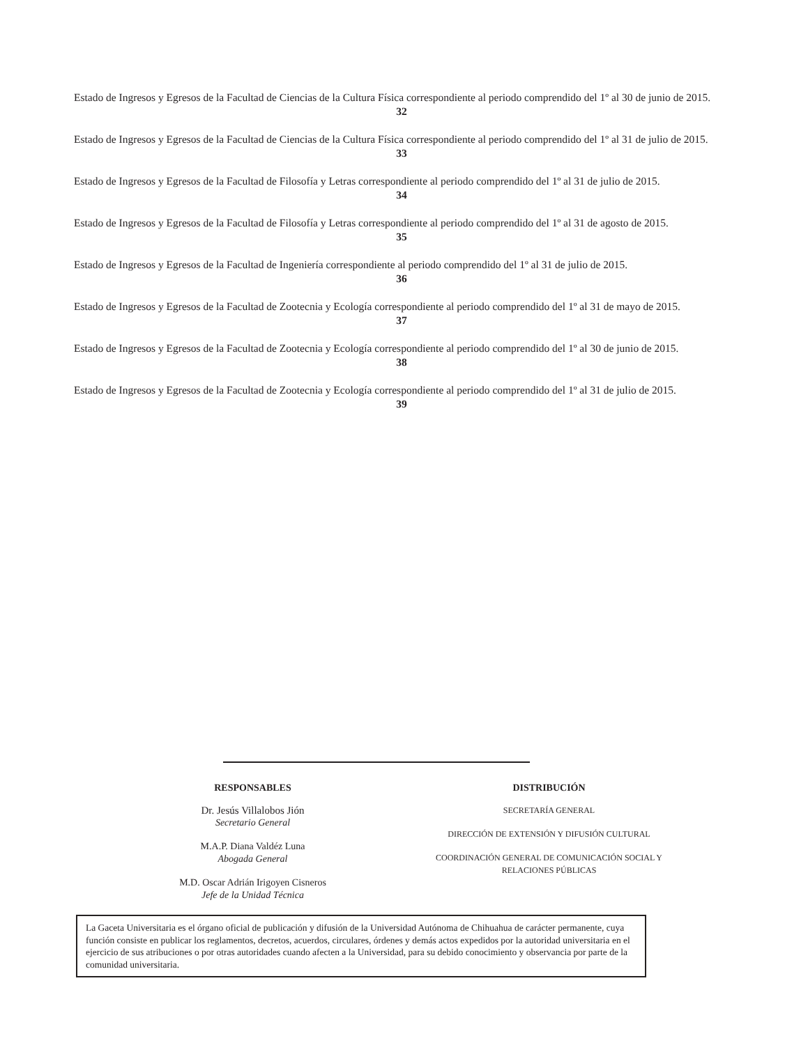Estado de Ingresos y Egresos de la Facultad de Ciencias de la Cultura Física correspondiente al periodo comprendido del 1º al 30 de junio de 2015.
32
Estado de Ingresos y Egresos de la Facultad de Ciencias de la Cultura Física correspondiente al periodo comprendido del 1º al 31 de julio de 2015.
33
Estado de Ingresos y Egresos de la Facultad de Filosofía y Letras correspondiente al periodo comprendido del 1º al 31 de julio de 2015.
34
Estado de Ingresos y Egresos de la Facultad de Filosofía y Letras correspondiente al periodo comprendido del 1º al 31 de agosto de 2015.
35
Estado de Ingresos y Egresos de la Facultad de Ingeniería correspondiente al periodo comprendido del 1º al 31 de julio de 2015.
36
Estado de Ingresos y Egresos de la Facultad de Zootecnia y Ecología correspondiente al periodo comprendido del 1º al 31 de mayo de 2015.
37
Estado de Ingresos y Egresos de la Facultad de Zootecnia y Ecología correspondiente al periodo comprendido del 1º al 30 de junio de 2015.
38
Estado de Ingresos y Egresos de la Facultad de Zootecnia y Ecología correspondiente al periodo comprendido del 1º al 31 de julio de 2015.
39
RESPONSABLES
Dr. Jesús Villalobos Jión
Secretario General
M.A.P. Diana Valdéz Luna
Abogada General
M.D. Oscar Adrián Irigoyen Cisneros
Jefe de la Unidad Técnica
DISTRIBUCIÓN
SECRETARÍA GENERAL
DIRECCIÓN DE EXTENSIÓN Y DIFUSIÓN CULTURAL
COORDINACIÓN GENERAL DE COMUNICACIÓN SOCIAL Y
RELACIONES PÚBLICAS
La Gaceta Universitaria es el órgano oficial de publicación y difusión de la Universidad Autónoma de Chihuahua de carácter permanente, cuya función consiste en publicar los reglamentos, decretos, acuerdos, circulares, órdenes y demás actos expedidos por la autoridad universitaria en el ejercicio de sus atribuciones o por otras autoridades cuando afecten a la Universidad, para su debido conocimiento y observancia por parte de la comunidad universitaria.